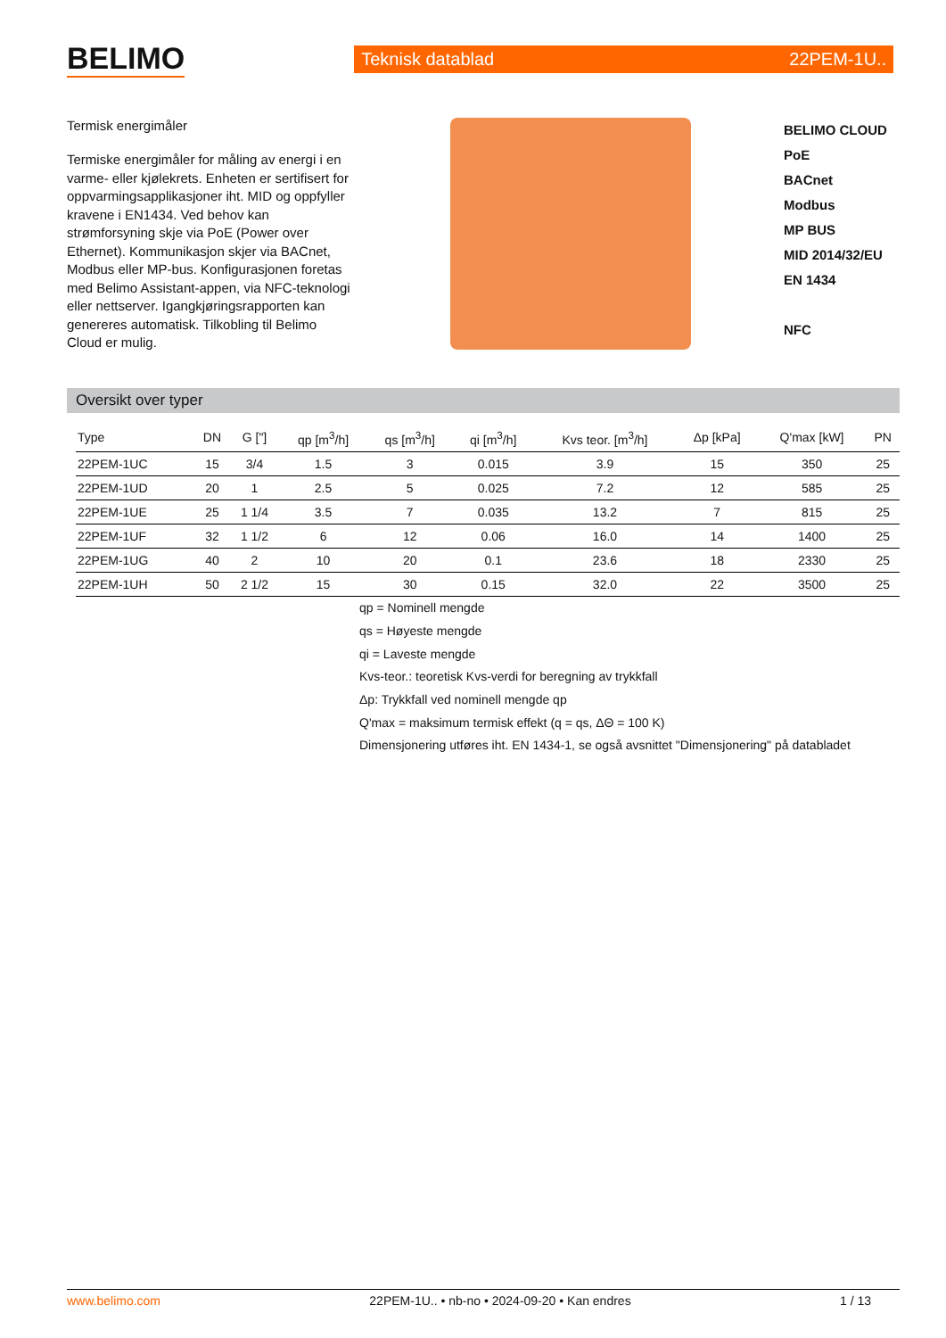BELIMO
Teknisk datablad 22PEM-1U..
Termisk energimåler
Termiske energimåler for måling av energi i en varme- eller kjølekrets. Enheten er sertifisert for oppvarmingsapplikasjoner iht. MID og oppfyller kravene i EN1434. Ved behov kan strømforsyning skje via PoE (Power over Ethernet). Kommunikasjon skjer via BACnet, Modbus eller MP-bus. Konfigurasjonen foretas med Belimo Assistant-appen, via NFC-teknologi eller nettserver. Igangkjøringsrapporten kan genereres automatisk. Tilkobling til Belimo Cloud er mulig.
BELIMO CLOUD
PoE
BACnet
Modbus
MP BUS
MID 2014/32/EU
EN 1434
NFC
Oversikt over typer
| Type | DN | G ["] | qp [m<sup>3</sup>/h] | qs [m<sup>3</sup>/h] | qi [m<sup>3</sup>/h] | Kvs teor. [m<sup>3</sup>/h] | Δp [kPa] | Q'max [kW] | PN |
| --- | --- | --- | --- | --- | --- | --- | --- | --- | --- |
| 22PEM-1UC | 15 | 3/4 | 1.5 | 3 | 0.015 | 3.9 | 15 | 350 | 25 |
| 22PEM-1UD | 20 | 1 | 2.5 | 5 | 0.025 | 7.2 | 12 | 585 | 25 |
| 22PEM-1UE | 25 | 1 1/4 | 3.5 | 7 | 0.035 | 13.2 | 7 | 815 | 25 |
| 22PEM-1UF | 32 | 1 1/2 | 6 | 12 | 0.06 | 16.0 | 14 | 1400 | 25 |
| 22PEM-1UG | 40 | 2 | 10 | 20 | 0.1 | 23.6 | 18 | 2330 | 25 |
| 22PEM-1UH | 50 | 2 1/2 | 15 | 30 | 0.15 | 32.0 | 22 | 3500 | 25 |
qp = Nominell mengde
qs = Høyeste mengde
qi = Laveste mengde
Kvs-teor.: teoretisk Kvs-verdi for beregning av trykkfall
Δp: Trykkfall ved nominell mengde qp
Q'max = maksimum termisk effekt (q = qs, ΔΘ = 100 K)
Dimensjonering utføres iht. EN 1434-1, se også avsnittet "Dimensjonering" på databladet
www.belimo.com 22PEM-1U.. • nb-no • 2024-09-20 • Kan endres 1 / 13